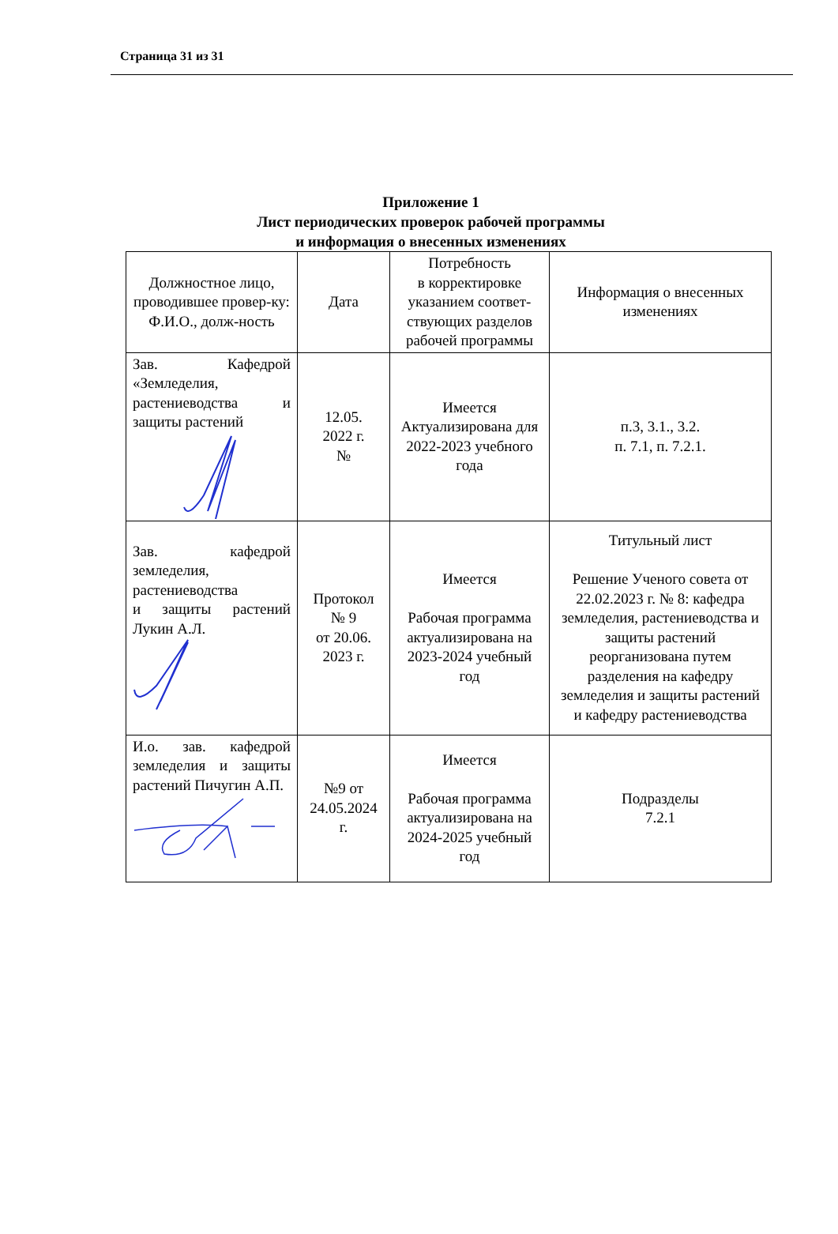Страница 31 из 31
Приложение 1
Лист периодических проверок рабочей программы
и информация о внесенных изменениях
| Должностное лицо, проводившее провер-ку: Ф.И.О., долж-ность | Дата | Потребность в корректировке указанием соответ-ствующих разделов рабочей программы | Информация о внесенных изменениях |
| Зав. Кафедрой «Земледелия, растениеводства и защиты растений | 12.05. 2022 г. № | Имеется Актуализирована для 2022-2023 учебного года | п.3, 3.1., 3.2. п. 7.1, п. 7.2.1. |
| Зав. кафедрой земледелия, растениеводства и защиты растений Лукин А.Л. | Протокол № 9 от 20.06. 2023 г. | Имеется Рабочая программа актуализирована на 2023-2024 учебный год | Титульный лист Решение Ученого совета от 22.02.2023 г. № 8: кафедра земледелия, растениеводства и защиты растений реорганизована путем разделения на кафедру земледелия и защиты растений и кафедру растениеводства |
| И.о. зав. кафедрой земледелия и защиты растений Пичугин А.П. | №9 от 24.05.2024 г. | Имеется Рабочая программа актуализирована на 2024-2025 учебный год | Подразделы 7.2.1 |